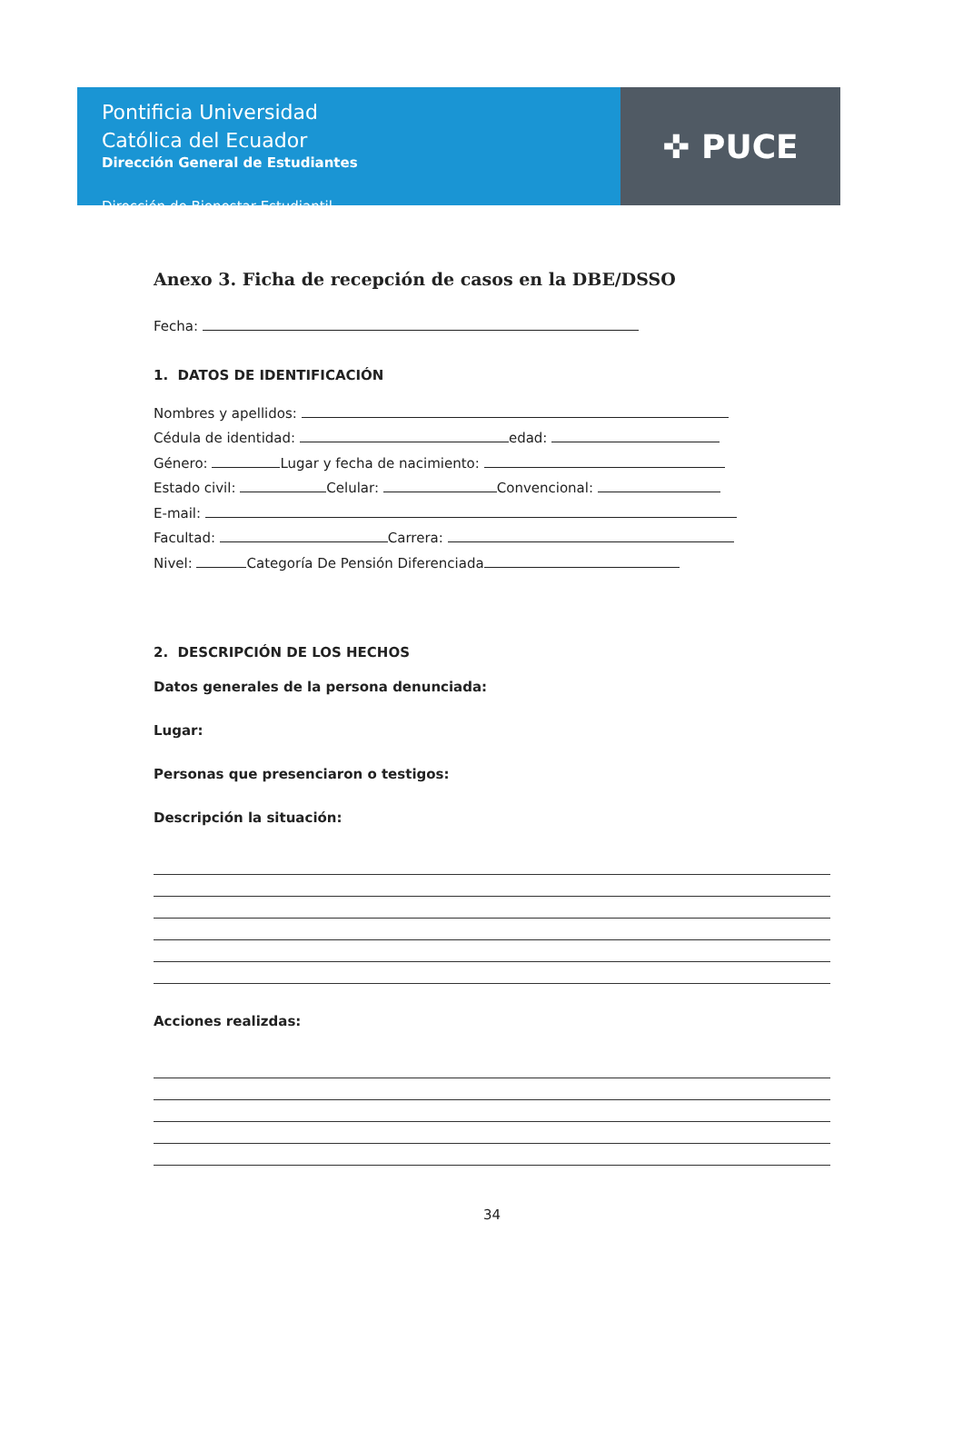Pontificia Universidad
Católica del Ecuador
Dirección General de Estudiantes
Dirección de Bienestar Estudiantil
✜ PUCE
Anexo 3. Ficha de recepción de casos en la DBE/DSSO
Fecha:
1. DATOS DE IDENTIFICACIÓN
Nombres y apellidos:
Cédula de identidad: edad:
Género: Lugar y fecha de nacimiento:
Estado civil: Celular: Convencional:
E-mail:
Facultad: Carrera:
Nivel: Categoría De Pensión Diferenciada
2. DESCRIPCIÓN DE LOS HECHOS
Datos generales de la persona denunciada:
Lugar:
Personas que presenciaron o testigos:
Descripción la situación:
Acciones realizdas:
34